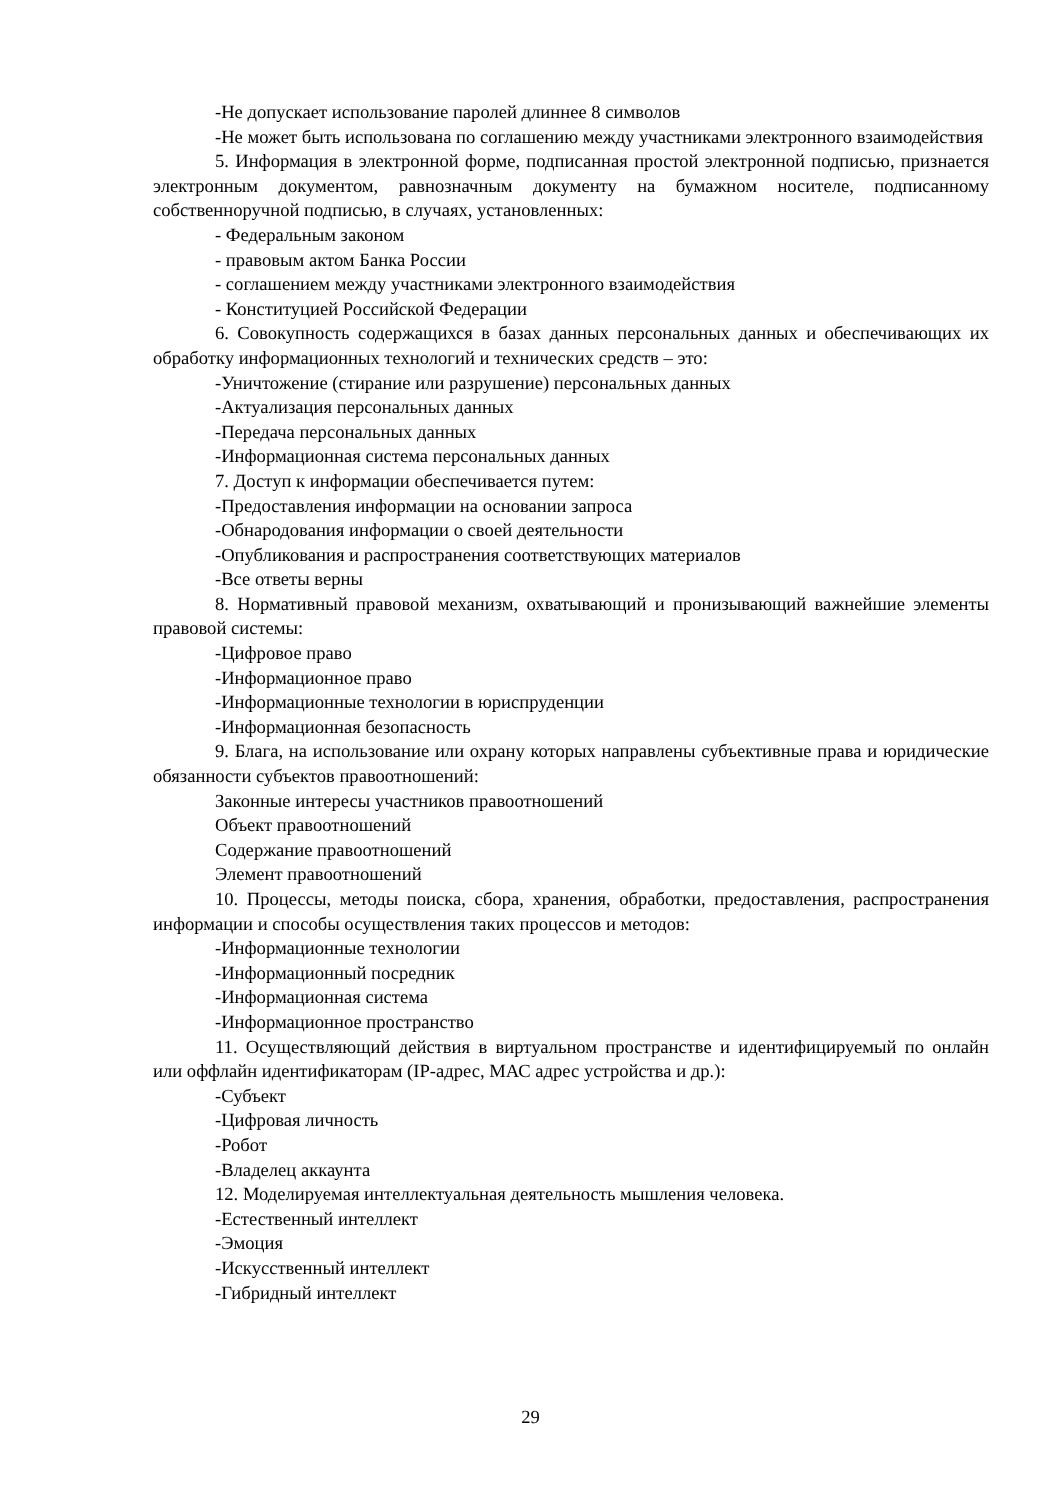-Не допускает использование паролей длиннее 8 символов
-Не может быть использована по соглашению между участниками электронного взаимодействия
5. Информация в электронной форме, подписанная простой электронной подписью, признается электронным документом, равнозначным документу на бумажном носителе, подписанному собственноручной подписью, в случаях, установленных:
- Федеральным законом
- правовым актом Банка России
- соглашением между участниками электронного взаимодействия
- Конституцией Российской Федерации
6. Совокупность содержащихся в базах данных персональных данных и обеспечивающих их обработку информационных технологий и технических средств – это:
-Уничтожение (стирание или разрушение) персональных данных
-Актуализация персональных данных
-Передача персональных данных
-Информационная система персональных данных
7. Доступ к информации обеспечивается путем:
-Предоставления информации на основании запроса
-Обнародования информации о своей деятельности
-Опубликования и распространения соответствующих материалов
-Все ответы верны
8. Нормативный правовой механизм, охватывающий и пронизывающий важнейшие элементы правовой системы:
-Цифровое право
-Информационное право
-Информационные технологии в юриспруденции
-Информационная безопасность
9. Блага, на использование или охрану которых направлены субъективные права и юридические обязанности субъектов правоотношений:
Законные интересы участников правоотношений
Объект правоотношений
Содержание правоотношений
Элемент правоотношений
10. Процессы, методы поиска, сбора, хранения, обработки, предоставления, распространения информации и способы осуществления таких процессов и методов:
-Информационные технологии
-Информационный посредник
-Информационная система
-Информационное пространство
11. Осуществляющий действия в виртуальном пространстве и идентифицируемый по онлайн или оффлайн идентификаторам (IP-адрес, МАС адрес устройства и др.):
-Субъект
-Цифровая личность
-Робот
-Владелец аккаунта
12. Моделируемая интеллектуальная деятельность мышления человека.
-Естественный интеллект
-Эмоция
-Искусственный интеллект
-Гибридный интеллект
29